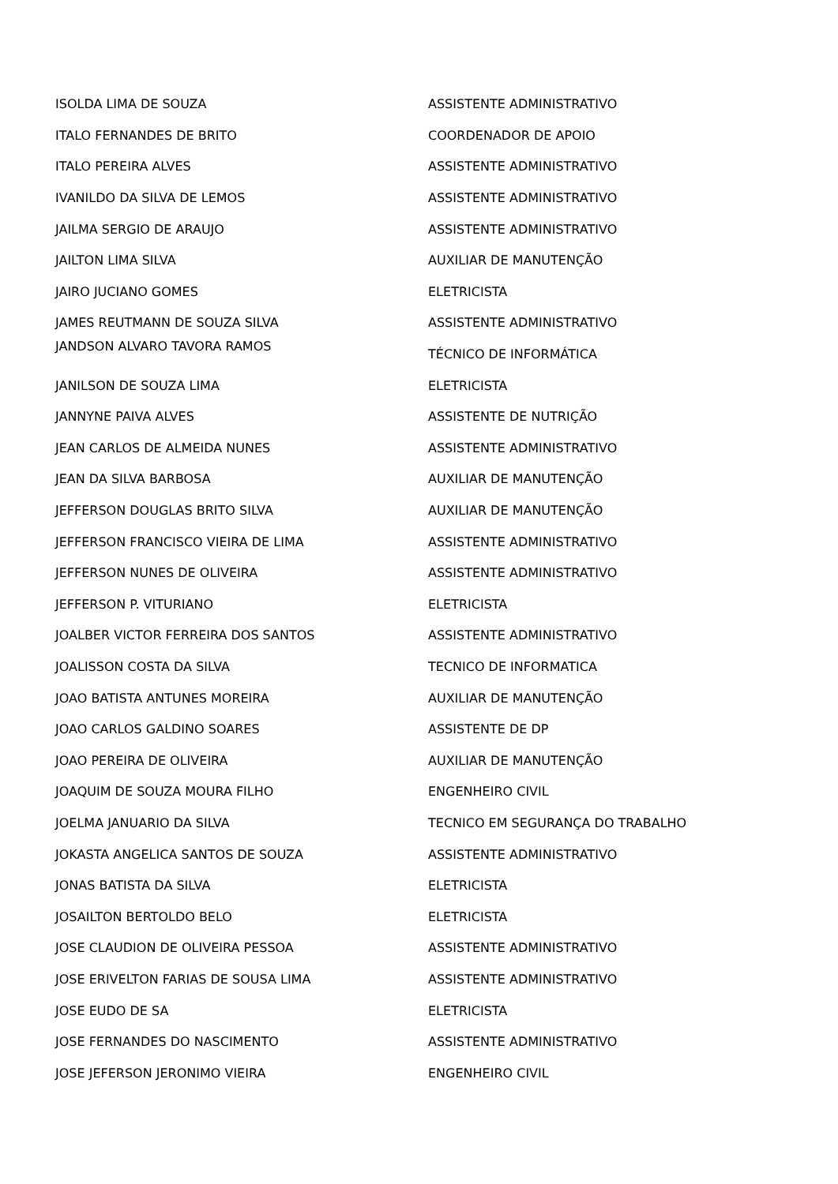| ISOLDA LIMA DE SOUZA | ASSISTENTE ADMINISTRATIVO |
| ITALO FERNANDES DE BRITO | COORDENADOR DE APOIO |
| ITALO PEREIRA ALVES | ASSISTENTE ADMINISTRATIVO |
| IVANILDO DA SILVA DE LEMOS | ASSISTENTE ADMINISTRATIVO |
| JAILMA SERGIO DE ARAUJO | ASSISTENTE ADMINISTRATIVO |
| JAILTON LIMA SILVA | AUXILIAR DE MANUTENÇÃO |
| JAIRO JUCIANO GOMES | ELETRICISTA |
| JAMES REUTMANN DE SOUZA SILVA | ASSISTENTE ADMINISTRATIVO |
| JANDSON ALVARO TAVORA RAMOS | TÉCNICO DE INFORMÁTICA |
| JANILSON DE SOUZA LIMA | ELETRICISTA |
| JANNYNE PAIVA ALVES | ASSISTENTE DE NUTRIÇÃO |
| JEAN CARLOS DE ALMEIDA NUNES | ASSISTENTE ADMINISTRATIVO |
| JEAN DA SILVA BARBOSA | AUXILIAR DE MANUTENÇÃO |
| JEFFERSON DOUGLAS BRITO SILVA | AUXILIAR DE MANUTENÇÃO |
| JEFFERSON FRANCISCO VIEIRA DE LIMA | ASSISTENTE ADMINISTRATIVO |
| JEFFERSON NUNES DE OLIVEIRA | ASSISTENTE ADMINISTRATIVO |
| JEFFERSON P. VITURIANO | ELETRICISTA |
| JOALBER VICTOR FERREIRA DOS SANTOS | ASSISTENTE ADMINISTRATIVO |
| JOALISSON COSTA DA SILVA | TECNICO DE INFORMATICA |
| JOAO BATISTA ANTUNES MOREIRA | AUXILIAR DE MANUTENÇÃO |
| JOAO CARLOS GALDINO SOARES | ASSISTENTE DE DP |
| JOAO PEREIRA DE OLIVEIRA | AUXILIAR DE MANUTENÇÃO |
| JOAQUIM DE SOUZA MOURA FILHO | ENGENHEIRO CIVIL |
| JOELMA JANUARIO DA SILVA | TECNICO EM SEGURANÇA DO TRABALHO |
| JOKASTA ANGELICA SANTOS DE SOUZA | ASSISTENTE ADMINISTRATIVO |
| JONAS BATISTA DA SILVA | ELETRICISTA |
| JOSAILTON BERTOLDO BELO | ELETRICISTA |
| JOSE CLAUDION DE OLIVEIRA PESSOA | ASSISTENTE ADMINISTRATIVO |
| JOSE ERIVELTON FARIAS DE SOUSA LIMA | ASSISTENTE ADMINISTRATIVO |
| JOSE EUDO DE SA | ELETRICISTA |
| JOSE FERNANDES DO NASCIMENTO | ASSISTENTE ADMINISTRATIVO |
| JOSE JEFERSON JERONIMO VIEIRA | ENGENHEIRO CIVIL |